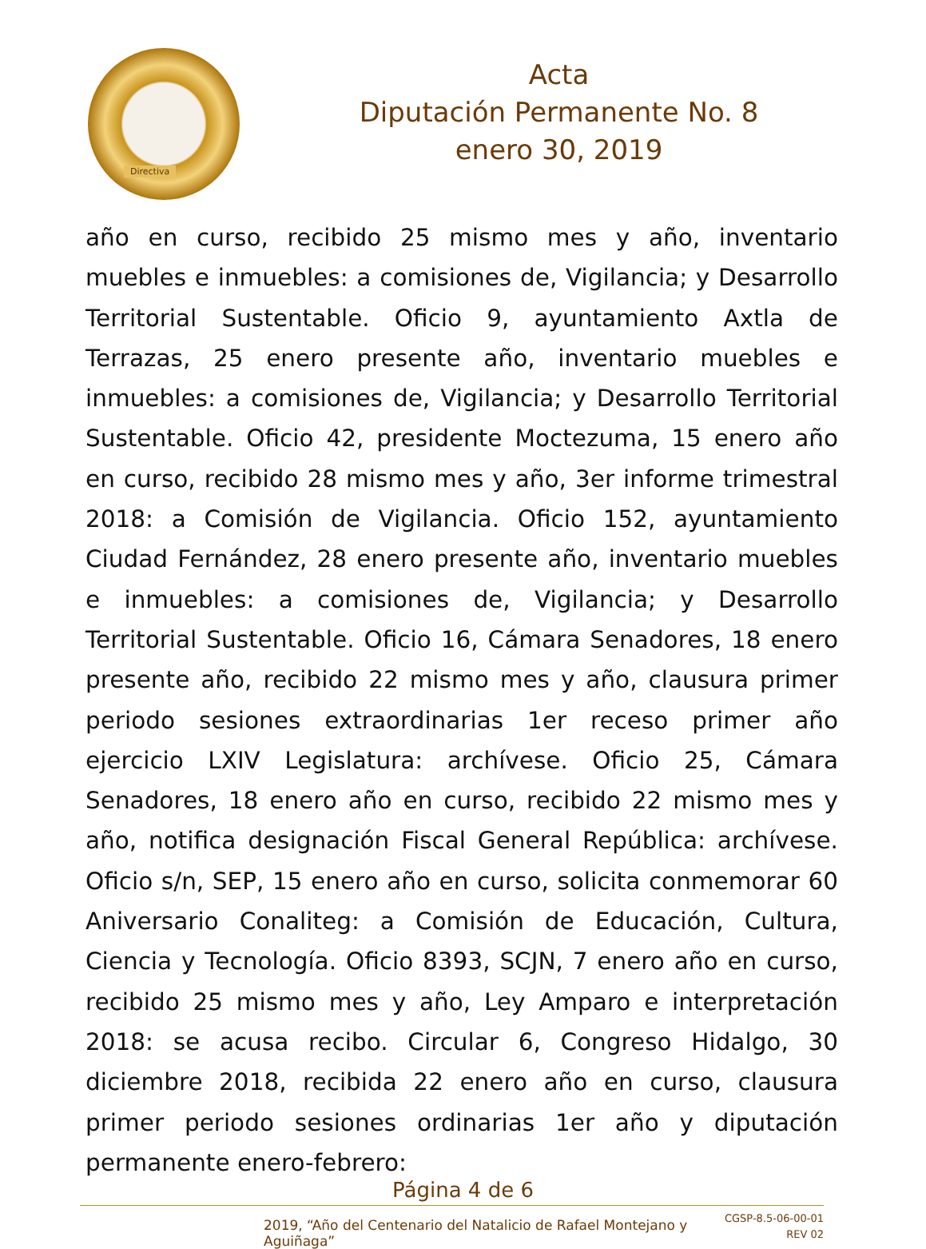Directiva
Acta
Diputación Permanente No. 8
enero 30, 2019
año en curso, recibido 25 mismo mes y año, inventario muebles e inmuebles: a comisiones de, Vigilancia; y Desarrollo Territorial Sustentable. Oficio 9, ayuntamiento Axtla de Terrazas, 25 enero presente año, inventario muebles e inmuebles: a comisiones de, Vigilancia; y Desarrollo Territorial Sustentable. Oficio 42, presidente Moctezuma, 15 enero año en curso, recibido 28 mismo mes y año, 3er informe trimestral 2018: a Comisión de Vigilancia. Oficio 152, ayuntamiento Ciudad Fernández, 28 enero presente año, inventario muebles e inmuebles: a comisiones de, Vigilancia; y Desarrollo Territorial Sustentable. Oficio 16, Cámara Senadores, 18 enero presente año, recibido 22 mismo mes y año, clausura primer periodo sesiones extraordinarias 1er receso primer año ejercicio LXIV Legislatura: archívese. Oficio 25, Cámara Senadores, 18 enero año en curso, recibido 22 mismo mes y año, notifica designación Fiscal General República: archívese. Oficio s/n, SEP, 15 enero año en curso, solicita conmemorar 60 Aniversario Conaliteg: a Comisión de Educación, Cultura, Ciencia y Tecnología. Oficio 8393, SCJN, 7 enero año en curso, recibido 25 mismo mes y año, Ley Amparo e interpretación 2018: se acusa recibo. Circular 6, Congreso Hidalgo, 30 diciembre 2018, recibida 22 enero año en curso, clausura primer periodo sesiones ordinarias 1er año y diputación permanente enero-febrero:
Página 4 de 6
2019, “Año del Centenario del Natalicio de Rafael Montejano y Aguiñaga”
CGSP-8.5-06-00-01
REV 02